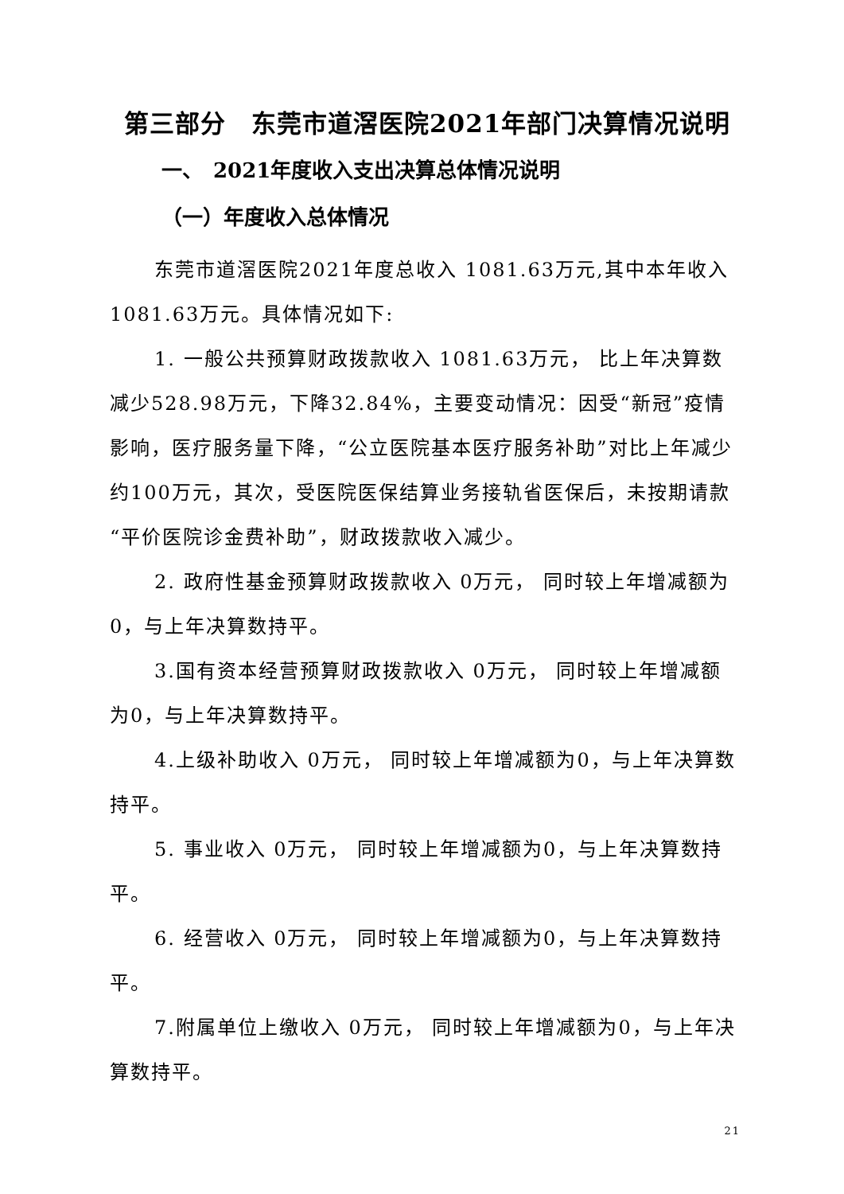第三部分　东莞市道滘医院2021年部门决算情况说明
一、　2021年度收入支出决算总体情况说明
（一）年度收入总体情况
东莞市道滘医院2021年度总收入 1081.63万元,其中本年收入 1081.63万元。具体情况如下:
1. 一般公共预算财政拨款收入 1081.63万元， 比上年决算数减少528.98万元，下降32.84%，主要变动情况：因受“新冠”疫情影响，医疗服务量下降，“公立医院基本医疗服务补助”对比上年减少约100万元，其次，受医院医保结算业务接轨省医保后，未按期请款“平价医院诊金费补助”，财政拨款收入减少。
2. 政府性基金预算财政拨款收入 0万元， 同时较上年增减额为0，与上年决算数持平。
3.国有资本经营预算财政拨款收入 0万元， 同时较上年增减额为0，与上年决算数持平。
4.上级补助收入 0万元， 同时较上年增减额为0，与上年决算数持平。
5. 事业收入 0万元， 同时较上年增减额为0，与上年决算数持平。
6. 经营收入 0万元， 同时较上年增减额为0，与上年决算数持平。
7.附属单位上缴收入 0万元， 同时较上年增减额为0，与上年决算数持平。
21